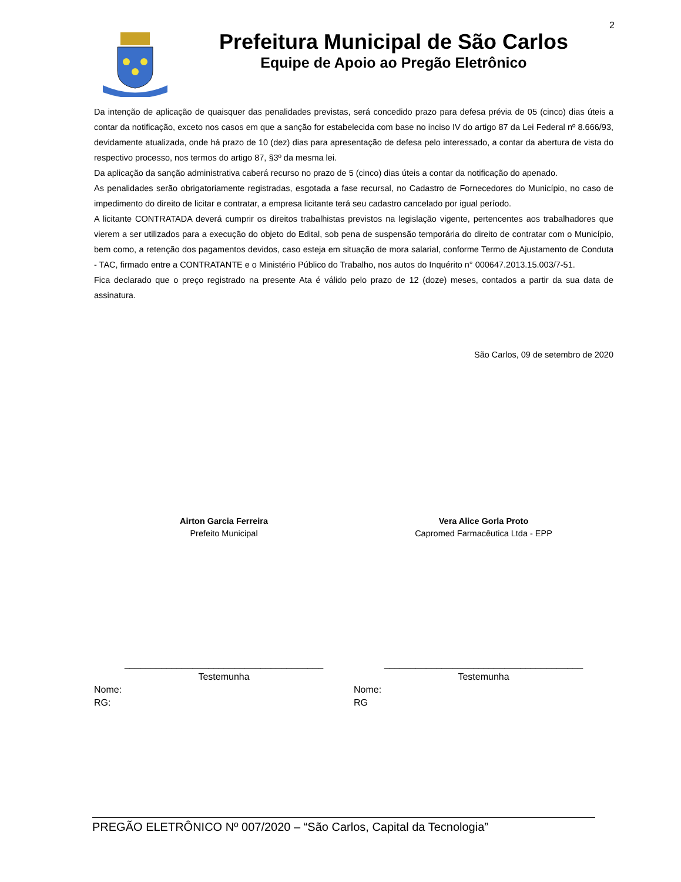2
Prefeitura Municipal de São Carlos
Equipe de Apoio ao Pregão Eletrônico
Da intenção de aplicação de quaisquer das penalidades previstas, será concedido prazo para defesa prévia de 05 (cinco) dias úteis a contar da notificação, exceto nos casos em que a sanção for estabelecida com base no inciso IV do artigo 87 da Lei Federal nº 8.666/93, devidamente atualizada, onde há prazo de 10 (dez) dias para apresentação de defesa pelo interessado, a contar da abertura de vista do respectivo processo, nos termos do artigo 87, §3º da mesma lei.
Da aplicação da sanção administrativa caberá recurso no prazo de 5 (cinco) dias úteis a contar da notificação do apenado.
As penalidades serão obrigatoriamente registradas, esgotada a fase recursal, no Cadastro de Fornecedores do Município, no caso de impedimento do direito de licitar e contratar, a empresa licitante terá seu cadastro cancelado por igual período.
A licitante CONTRATADA deverá cumprir os direitos trabalhistas previstos na legislação vigente, pertencentes aos trabalhadores que vierem a ser utilizados para a execução do objeto do Edital, sob pena de suspensão temporária do direito de contratar com o Município, bem como, a retenção dos pagamentos devidos, caso esteja em situação de mora salarial, conforme Termo de Ajustamento de Conduta - TAC, firmado entre a CONTRATANTE e o Ministério Público do Trabalho, nos autos do Inquérito n° 000647.2013.15.003/7-51.
Fica declarado que o preço registrado na presente Ata é válido pelo prazo de 12 (doze) meses, contados a partir da sua data de assinatura.
São Carlos, 09 de setembro de 2020
Airton Garcia Ferreira
Prefeito Municipal
Vera Alice Gorla Proto
Capromed Farmacêutica Ltda - EPP
______________________________________
Testemunha
Nome:
RG:
______________________________________
Testemunha
Nome:
RG
PREGÃO ELETRÔNICO Nº 007/2020 – “São Carlos, Capital da Tecnologia”